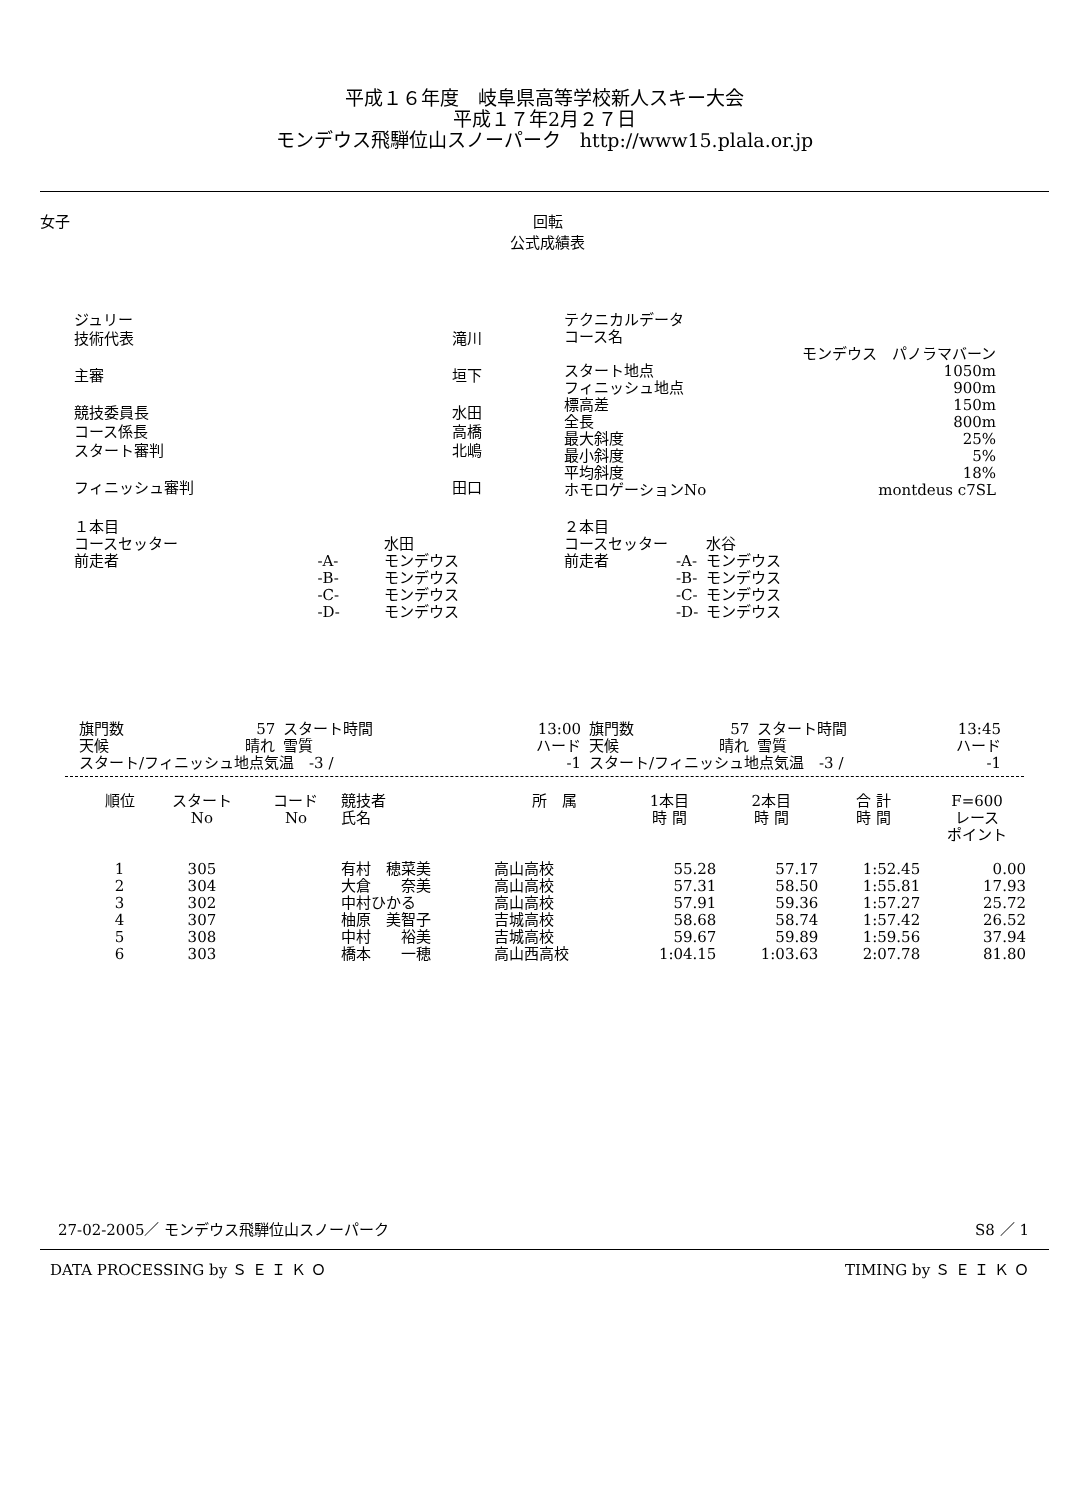平成１６年度　岐阜県高等学校新人スキー大会
平成１７年2月２７日
モンデウス飛騨位山スノーパーク　http://www15.plala.or.jp
女子 回転
公式成績表
| ジュリー | |
| 技術代表 | 滝川 |
| 主審 | 垣下 |
| 競技委員長 | 水田 |
| コース係長 | 高橋 |
| スタート審判 | 北嶋 |
| フィニッシュ審判 | 田口 |
| テクニカルデータ | |
| コース名 | |
| モンデウス パノラマバーン | |
| スタート地点 | 1050m |
| フィニッシュ地点 | 900m |
| 標高差 | 150m |
| 全長 | 800m |
| 最大斜度 | 25% |
| 最小斜度 | 5% |
| 平均斜度 | 18% |
| ホモロゲーションNo | montdeus c7SL |
| １本目 | | |
| コースセッター | | 水田 |
| 前走者 | -A- | モンデウス |
| | -B- | モンデウス |
| | -C- | モンデウス |
| | -D- | モンデウス |
| ２本目 | | |
| コースセッター | | 水谷 |
| 前走者 | -A- | モンデウス |
| | -B- | モンデウス |
| | -C- | モンデウス |
| | -D- | モンデウス |
| 旗門数 | 57 | スタート時間 | 13:00 |
| 天候 | 晴れ | 雪質 | ハード |
| スタート/フィニッシュ地点気温 -3 / | | | -1 |
| 旗門数 | 57 | スタート時間 | 13:45 |
| 天候 | 晴れ | 雪質 | ハード |
| スタート/フィニッシュ地点気温 -3 / | | | -1 |
| 順位 | スタート No | コード No | 競技者 氏名 | 所 属 | 1本目 時 間 | 2本目 時 間 | 合 計 時 間 | F=600 レース ポイント |
| --- | --- | --- | --- | --- | --- | --- | --- | --- |
| 1 | 305 | | 有村 穂菜美 | 高山高校 | 55.28 | 57.17 | 1:52.45 | 0.00 |
| 2 | 304 | | 大倉 奈美 | 高山高校 | 57.31 | 58.50 | 1:55.81 | 17.93 |
| 3 | 302 | | 中村ひかる | 高山高校 | 57.91 | 59.36 | 1:57.27 | 25.72 |
| 4 | 307 | | 柚原 美智子 | 吉城高校 | 58.68 | 58.74 | 1:57.42 | 26.52 |
| 5 | 308 | | 中村 裕美 | 吉城高校 | 59.67 | 59.89 | 1:59.56 | 37.94 |
| 6 | 303 | | 橋本 一穂 | 高山西高校 | 1:04.15 | 1:03.63 | 2:07.78 | 81.80 |
27-02-2005／ モンデウス飛騨位山スノーパーク S8 ／ 1
DATA PROCESSING by Ｓ Ｅ Ｉ Ｋ Ｏ TIMING by Ｓ Ｅ Ｉ Ｋ Ｏ